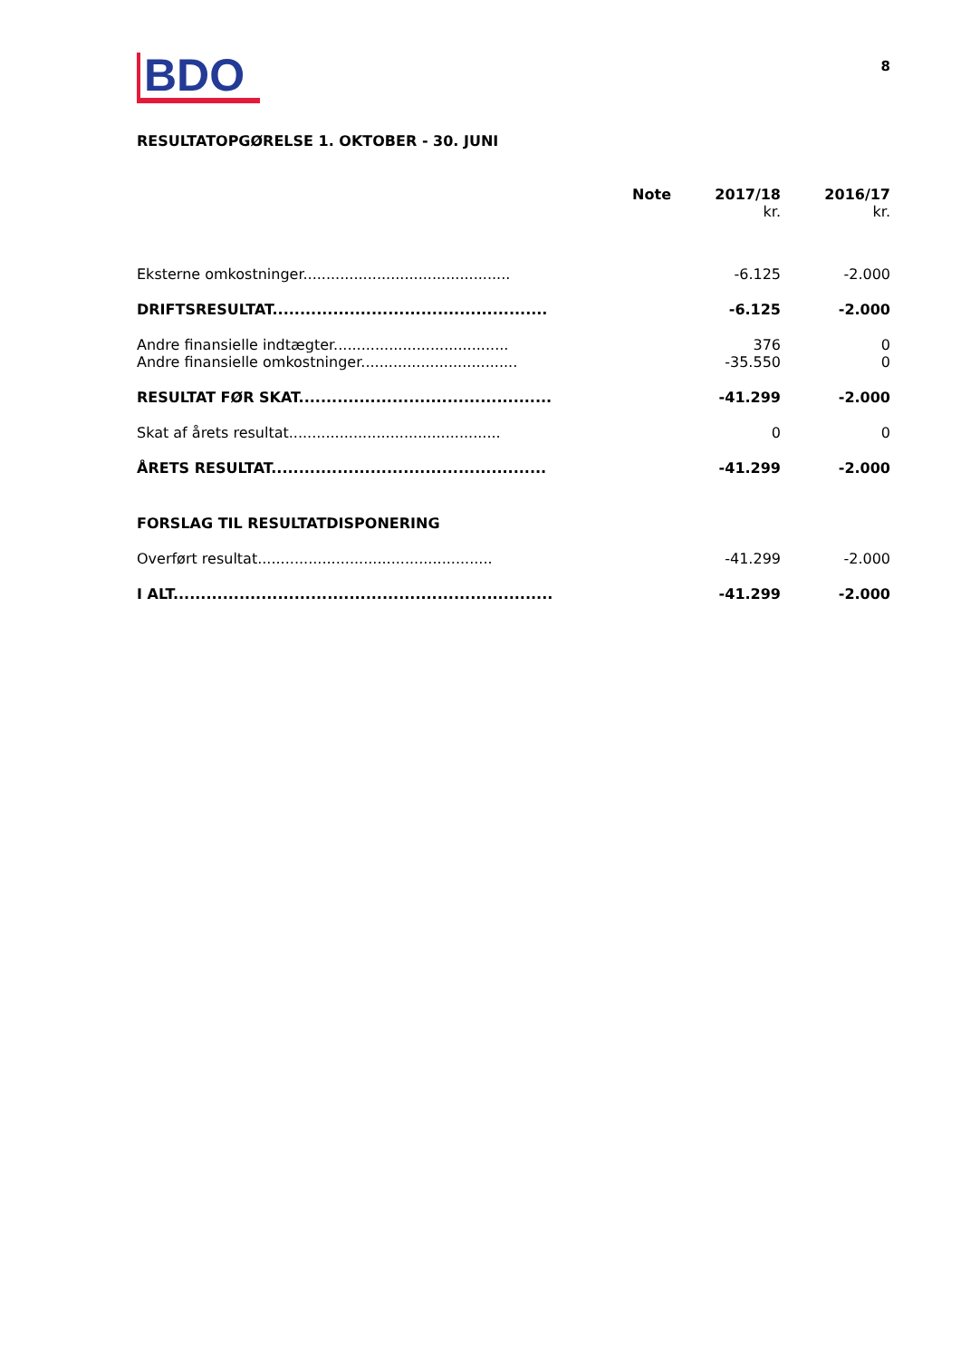BDO
8
RESULTATOPGØRELSE 1. OKTOBER - 30. JUNI
| | Note | 2017/18 kr. | 2016/17 kr. |
| --- | --- | --- | --- |
| Eksterne omkostninger............................................. | | -6.125 | -2.000 |
| DRIFTSRESULTAT.................................................. | | -6.125 | -2.000 |
| Andre finansielle indtægter...................................... | | 376 | 0 |
| Andre finansielle omkostninger.................................. | | -35.550 | 0 |
| RESULTAT FØR SKAT.............................................. | | -41.299 | -2.000 |
| Skat af årets resultat.............................................. | | 0 | 0 |
| ÅRETS RESULTAT.................................................. | | -41.299 | -2.000 |
| FORSLAG TIL RESULTATDISPONERING | | | |
| Overført resultat................................................... | | -41.299 | -2.000 |
| I ALT..................................................................... | | -41.299 | -2.000 |